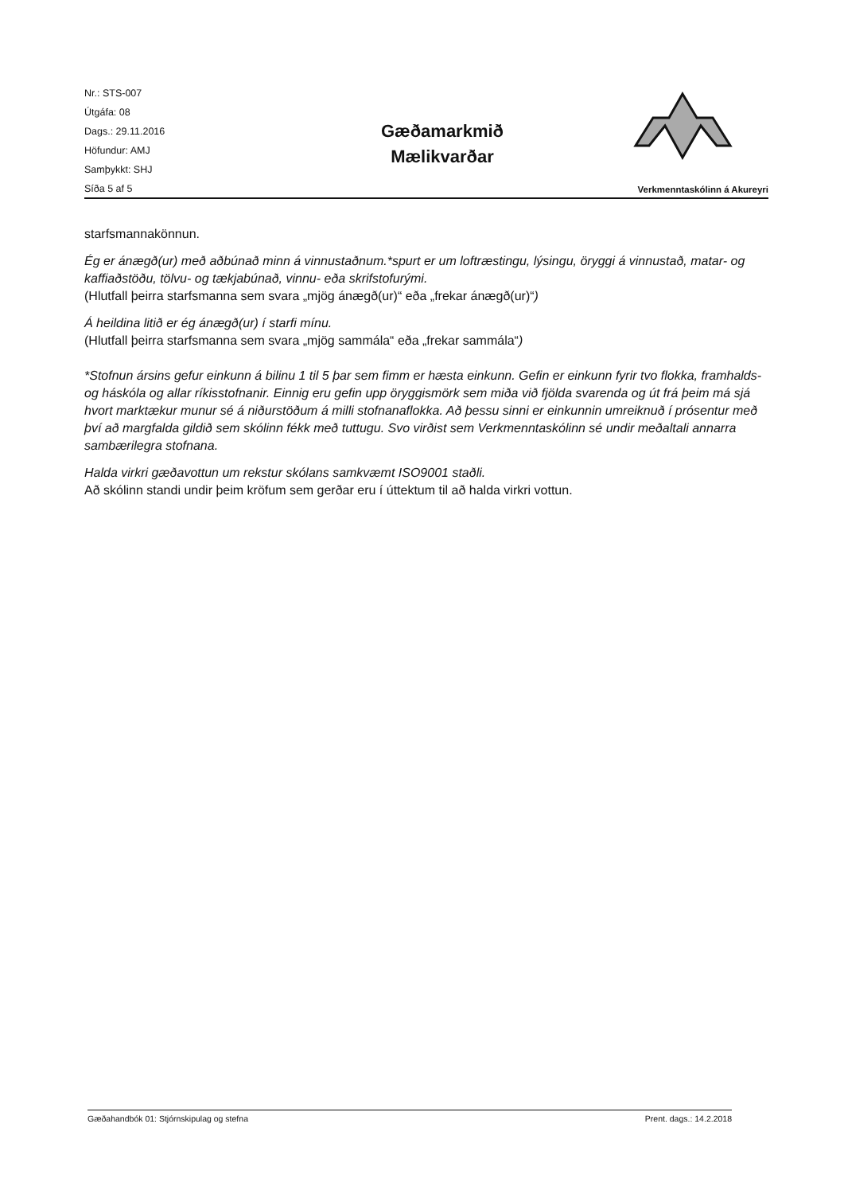Nr.: STS-007
Útgáfa: 08
Dags.: 29.11.2016
Höfundur: AMJ
Samþykkt: SHJ
Síða 5 af 5
Gæðamarkmið
Mælikvarðar
Verkmenntaskólinn á Akureyri
starfsmannakönnun.
Ég er ánægð(ur) með aðbúnað minn á vinnustaðnum.*spurt er um loftræstingu, lýsingu, öryggi á vinnustað, matar- og kaffiaðstöðu, tölvu- og tækjabúnað, vinnu- eða skrifstofurými.
(Hlutfall þeirra starfsmanna sem svara „mjög ánægð(ur)“ eða „frekar ánægð(ur)“)
Á heildina litið er ég ánægð(ur) í starfi mínu.
(Hlutfall þeirra starfsmanna sem svara „mjög sammála“ eða „frekar sammála“)
*Stofnun ársins gefur einkunn á bilinu 1 til 5 þar sem fimm er hæsta einkunn. Gefin er einkunn fyrir tvo flokka, framhalds- og háskóla og allar ríkisstofnanir. Einnig eru gefin upp öryggismörk sem miða við fjölda svarenda og út frá þeim má sjá hvort marktækur munur sé á niðurstöðum á milli stofnanaflokka. Að þessu sinni er einkunnin umreiknuð í prósentur með því að margfalda gildið sem skólinn fékk með tuttugu. Svo virðist sem Verkmenntaskólinn sé undir meðaltali annarra sambærilegra stofnana.
Halda virkri gæðavottun um rekstur skólans samkvæmt ISO9001 staðli.
Að skólinn standi undir þeim kröfum sem gerðar eru í úttektum til að halda virkri vottun.
Gæðahandbók 01: Stjórnskipulag og stefna Prent. dags.: 14.2.2018